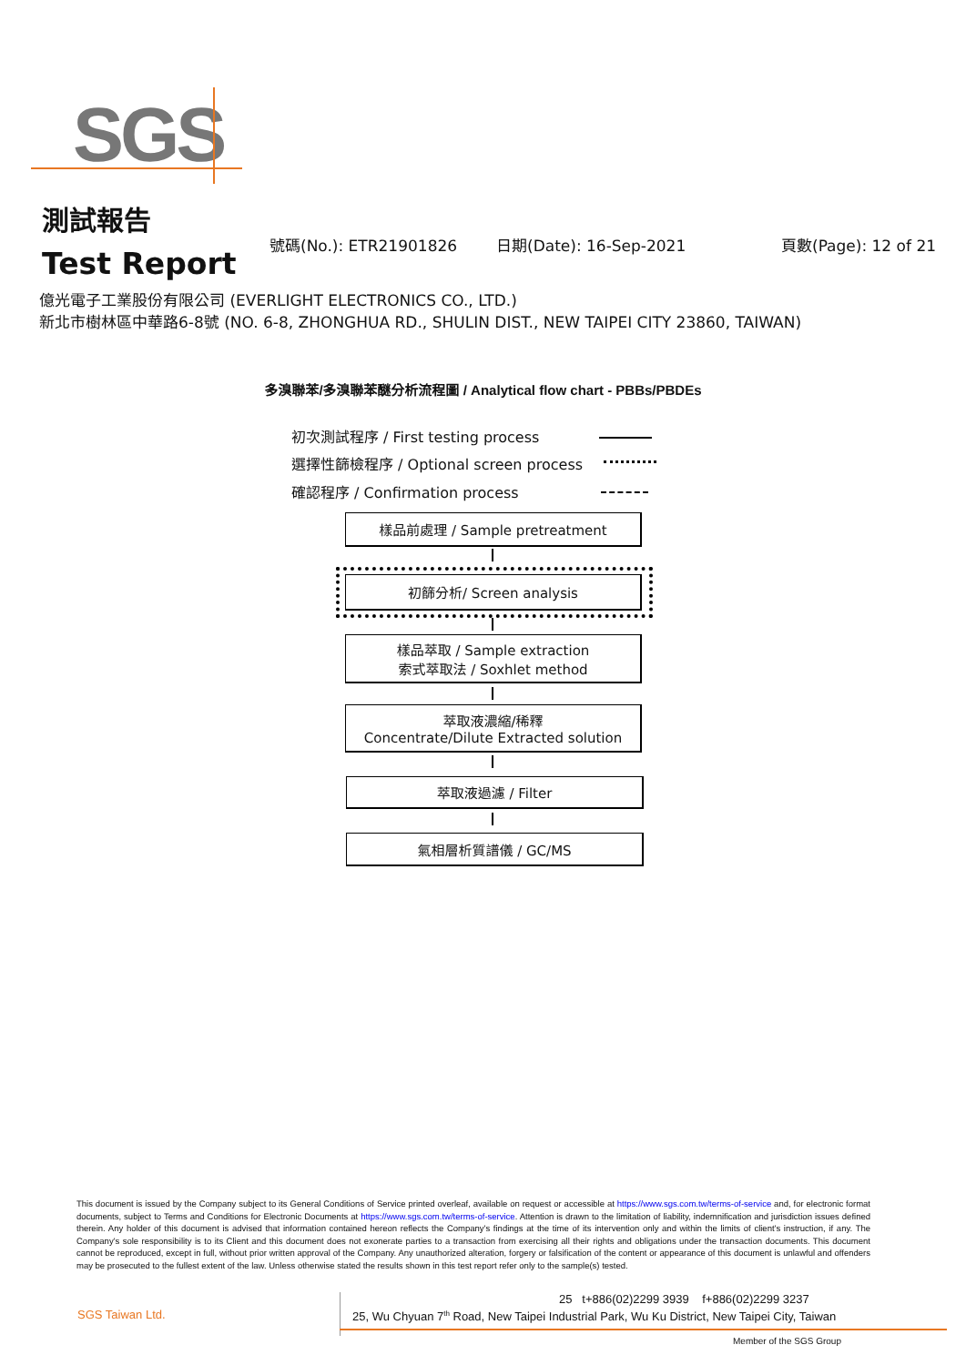SGS
測試報告
Test Report
號碼(No.): ETR21901826 日期(Date): 16-Sep-2021 頁數(Page): 12 of 21
億光電子工業股份有限公司 (EVERLIGHT ELECTRONICS CO., LTD.)
新北市樹林區中華路6-8號 (NO. 6-8, ZHONGHUA RD., SHULIN DIST., NEW TAIPEI CITY 23860, TAIWAN)
多溴聯苯/多溴聯苯醚分析流程圖 / Analytical flow chart - PBBs/PBDEs
初次測試程序 / First testing process
選擇性篩檢程序 / Optional screen process
確認程序 / Confirmation process
樣品前處理 / Sample pretreatment
初篩分析/ Screen analysis
樣品萃取 / Sample extraction
索式萃取法 / Soxhlet method
萃取液濃縮/稀釋
Concentrate/Dilute Extracted solution
萃取液過濾 / Filter
氣相層析質譜儀 / GC/MS
This document is issued by the Company subject to its General Conditions of Service printed overleaf, available on request or accessible at https://www.sgs.com.tw/terms-of-service and, for electronic format documents, subject to Terms and Conditions for Electronic Documents at https://www.sgs.com.tw/terms-of-service. Attention is drawn to the limitation of liability, indemnification and jurisdiction issues defined therein. Any holder of this document is advised that information contained hereon reflects the Company's findings at the time of its intervention only and within the limits of client's instruction, if any. The Company's sole responsibility is to its Client and this document does not exonerate parties to a transaction from exercising all their rights and obligations under the transaction documents. This document cannot be reproduced, except in full, without prior written approval of the Company. Any unauthorized alteration, forgery or falsification of the content or appearance of this document is unlawful and offenders may be prosecuted to the fullest extent of the law. Unless otherwise stated the results shown in this test report refer only to the sample(s) tested.
SGS Taiwan Ltd.
25 t+886(02)2299 3939 f+886(02)2299 3237
25, Wu Chyuan 7<sup>th</sup> Road, New Taipei Industrial Park, Wu Ku District, New Taipei City, Taiwan
Member of the SGS Group